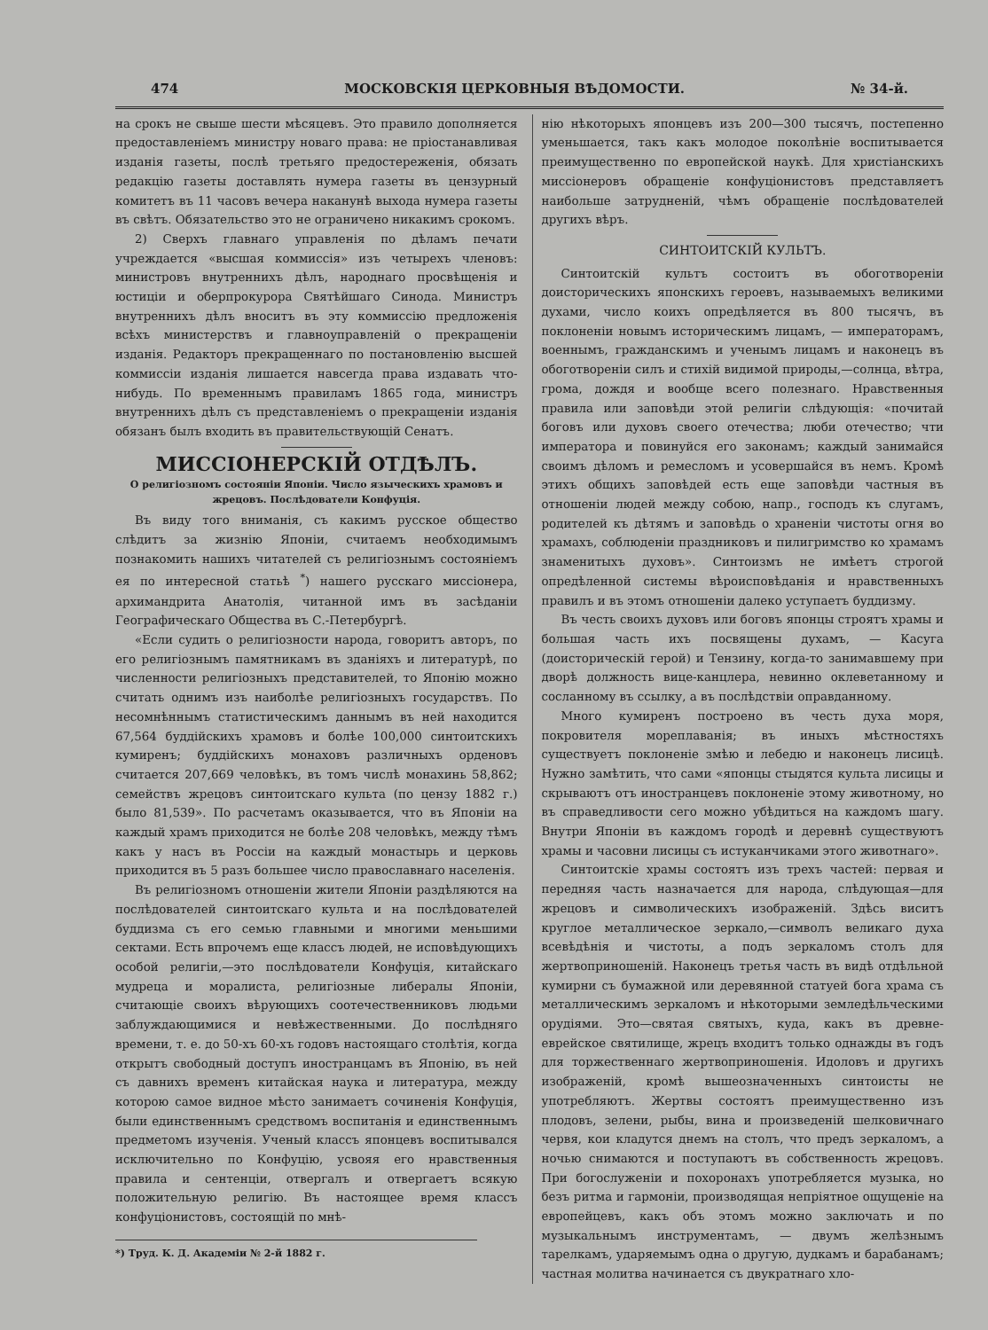474 МОСКОВСКІЯ ЦЕРКОВНЫЯ ВѢДОМОСТИ. № 34-й.
на срокъ не свыше шести мѣсяцевъ. Это правило дополняется предоставленіемъ министру новаго права: не пріостанавливая изданія газеты, послѣ третьяго предостереженія, обязать редакцію газеты доставлять нумера газеты въ цензурный комитетъ въ 11 часовъ вечера наканунѣ выхода нумера газеты въ свѣтъ. Обязательство это не ограничено никакимъ срокомъ.
2) Сверхъ главнаго управленія по дѣламъ печати учреждается «высшая коммиссія» изъ четырехъ членовъ: министровъ внутреннихъ дѣлъ, народнаго просвѣщенія и юстиціи и оберпрокурора Святѣйшаго Синода. Министръ внутреннихъ дѣлъ вноситъ въ эту коммиссію предложенія всѣхъ министерствъ и главноуправленій о прекращеніи изданія. Редакторъ прекращеннаго по постановленію высшей коммиссіи изданія лишается навсегда права издавать что-нибудь. По временнымъ правиламъ 1865 года, министръ внутреннихъ дѣлъ съ представленіемъ о прекращеніи изданія обязанъ былъ входить въ правительствующій Сенатъ.
МИССІОНЕРСКІЙ ОТДѢЛЪ.
О религіозномъ состояніи Японіи. Число языческихъ храмовъ и жрецовъ. Послѣдователи Конфуція.
Въ виду того вниманія, съ какимъ русское общество слѣдитъ за жизнію Японіи, считаемъ необходимымъ познакомить нашихъ читателей съ религіознымъ состояніемъ ея по интересной статьѣ <sup>*</sup>) нашего русскаго миссіонера, архимандрита Анатолія, читанной имъ въ засѣданіи Географическаго Общества въ С.-Петербургѣ.
«Если судить о религіозности народа, говоритъ авторъ, по его религіознымъ памятникамъ въ зданіяхъ и литературѣ, по численности религіозныхъ представителей, то Японію можно считать однимъ изъ наиболѣе религіозныхъ государствъ. По несомнѣннымъ статистическимъ даннымъ въ ней находится 67,564 буддійскихъ храмовъ и болѣе 100,000 синтоитскихъ кумиренъ; буддійскихъ монаховъ различныхъ орденовъ считается 207,669 человѣкъ, въ томъ числѣ монахинь 58,862; семействъ жрецовъ синтоитскаго культа (по цензу 1882 г.) было 81,539». По расчетамъ оказывается, что въ Японіи на каждый храмъ приходится не болѣе 208 человѣкъ, между тѣмъ какъ у насъ въ Россіи на каждый монастырь и церковь приходится въ 5 разъ большее число православнаго населенія.
Въ религіозномъ отношеніи жители Японіи раздѣляются на послѣдователей синтоитскаго культа и на послѣдователей буддизма съ его семью главными и многими меньшими сектами. Есть впрочемъ еще классъ людей, не исповѣдующихъ особой религіи,—это послѣдователи Конфуція, китайскаго мудреца и моралиста, религіозные либералы Японіи, считающіе своихъ вѣрующихъ соотечественниковъ людьми заблуждающимися и невѣжественными. До послѣдняго времени, т. е. до 50-хъ 60-хъ годовъ настоящаго столѣтія, когда открытъ свободный доступъ иностранцамъ въ Японію, въ ней съ давнихъ временъ китайская наука и литература, между которою самое видное мѣсто занимаетъ сочиненія Конфуція, были единственнымъ средствомъ воспитанія и единственнымъ предметомъ изученія. Ученый классъ японцевъ воспитывался исключительно по Конфуцію, усвояя его нравственныя правила и сентенціи, отвергалъ и отвергаетъ всякую положительную религію. Въ настоящее время классъ конфуціонистовъ, состоящій по мнѣ-
*) Труд. К. Д. Академіи № 2-й 1882 г.
нію нѣкоторыхъ японцевъ изъ 200—300 тысячъ, постепенно уменьшается, такъ какъ молодое поколѣніе воспитывается преимущественно по европейской наукѣ. Для христіанскихъ миссіонеровъ обращеніе конфуціонистовъ представляетъ наибольше затрудненій, чѣмъ обращеніе послѣдователей другихъ вѣръ.
СИНТОИТСКІЙ КУЛЬТЪ.
Синтоитскій культъ состоитъ въ обоготвореніи доисторическихъ японскихъ героевъ, называемыхъ великими духами, число коихъ опредѣляется въ 800 тысячъ, въ поклоненіи новымъ историческимъ лицамъ, — императорамъ, военнымъ, гражданскимъ и ученымъ лицамъ и наконецъ въ обоготвореніи силъ и стихій видимой природы,—солнца, вѣтра, грома, дождя и вообще всего полезнаго. Нравственныя правила или заповѣди этой религіи слѣдующія: «почитай боговъ или духовъ своего отечества; люби отечество; чти императора и повинуйся его законамъ; каждый занимайся своимъ дѣломъ и ремесломъ и усовершайся въ немъ. Кромѣ этихъ общихъ заповѣдей есть еще заповѣди частныя въ отношеніи людей между собою, напр., господъ къ слугамъ, родителей къ дѣтямъ и заповѣдь о храненіи чистоты огня во храмахъ, соблюденіи праздниковъ и пилигримство ко храмамъ знаменитыхъ духовъ». Синтоизмъ не имѣетъ строгой опредѣленной системы вѣроисповѣданія и нравственныхъ правилъ и въ этомъ отношеніи далеко уступаетъ буддизму.
Въ честь своихъ духовъ или боговъ японцы строятъ храмы и большая часть ихъ посвящены духамъ, — Касуга (доисторическій герой) и Тензину, когда-то занимавшему при дворѣ должность вице-канцлера, невинно оклеветанному и сосланному въ ссылку, а въ послѣдствіи оправданному.
Много кумиренъ построено въ честь духа моря, покровителя мореплаванія; въ иныхъ мѣстностяхъ существуетъ поклоненіе змѣю и лебедю и наконецъ лисицѣ. Нужно замѣтить, что сами «японцы стыдятся культа лисицы и скрываютъ отъ иностранцевъ поклоненіе этому животному, но въ справедливости сего можно убѣдиться на каждомъ шагу. Внутри Японіи въ каждомъ городѣ и деревнѣ существуютъ храмы и часовни лисицы съ истуканчиками этого животнаго».
Синтоитскіе храмы состоятъ изъ трехъ частей: первая и передняя часть назначается для народа, слѣдующая—для жрецовъ и символическихъ изображеній. Здѣсь виситъ круглое металлическое зеркало,—символъ великаго духа всевѣдѣнія и чистоты, а подъ зеркаломъ столъ для жертвоприношеній. Наконецъ третья часть въ видѣ отдѣльной кумирни съ бумажной или деревянной статуей бога храма съ металлическимъ зеркаломъ и нѣкоторыми земледѣльческими орудіями. Это—святая святыхъ, куда, какъ въ древне-еврейское святилище, жрецъ входитъ только однажды въ годъ для торжественнаго жертвоприношенія. Идоловъ и другихъ изображеній, кромѣ вышеозначенныхъ синтоисты не употребляютъ. Жертвы состоятъ преимущественно изъ плодовъ, зелени, рыбы, вина и произведеній шелковичнаго червя, кои кладутся днемъ на столъ, что предъ зеркаломъ, а ночью снимаются и поступаютъ въ собственность жрецовъ. При богослуженіи и похоронахъ употребляется музыка, но безъ ритма и гармоніи, производящая непріятное ощущеніе на европейцевъ, какъ объ этомъ можно заключать и по музыкальнымъ инструментамъ, — двумъ желѣзнымъ тарелкамъ, ударяемымъ одна о другую, дудкамъ и барабанамъ; частная молитва начинается съ двукратнаго хло-